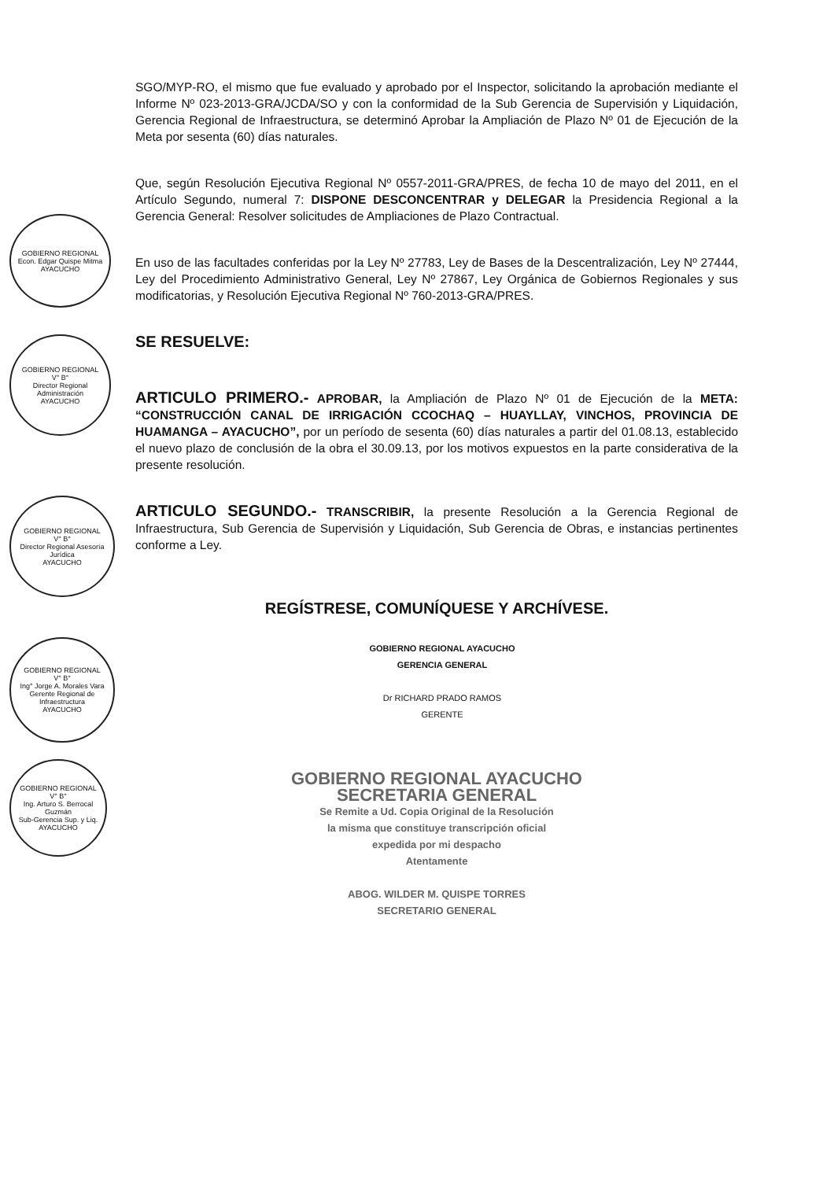GOBIERNO REGIONAL
Econ. Edgar Quispe Mitma
AYACUCHO
GOBIERNO REGIONAL
V° B°
Director Regional Administración
AYACUCHO
GOBIERNO REGIONAL
V° B°
Director Regional Asesoría Jurídica
AYACUCHO
GOBIERNO REGIONAL
V° B°
Ing° Jorge A. Morales Vara
Gerente Regional de Infraestructura
AYACUCHO
GOBIERNO REGIONAL
V° B°
Ing. Arturo S. Berrocal Guzmán
Sub-Gerencia Sup. y Liq.
AYACUCHO
SGO/MYP-RO, el mismo que fue evaluado y aprobado por el Inspector, solicitando la aprobación mediante el Informe Nº 023-2013-GRA/JCDA/SO y con la conformidad de la Sub Gerencia de Supervisión y Liquidación, Gerencia Regional de Infraestructura, se determinó Aprobar la Ampliación de Plazo Nº 01 de Ejecución de la Meta por sesenta (60) días naturales.
Que, según Resolución Ejecutiva Regional Nº 0557-2011-GRA/PRES, de fecha 10 de mayo del 2011, en el Artículo Segundo, numeral 7: DISPONE DESCONCENTRAR y DELEGAR la Presidencia Regional a la Gerencia General: Resolver solicitudes de Ampliaciones de Plazo Contractual.
En uso de las facultades conferidas por la Ley Nº 27783, Ley de Bases de la Descentralización, Ley Nº 27444, Ley del Procedimiento Administrativo General, Ley Nº 27867, Ley Orgánica de Gobiernos Regionales y sus modificatorias, y Resolución Ejecutiva Regional Nº 760-2013-GRA/PRES.
SE RESUELVE:
ARTICULO PRIMERO.- APROBAR, la Ampliación de Plazo Nº 01 de Ejecución de la META: “CONSTRUCCIÓN CANAL DE IRRIGACIÓN CCOCHAQ – HUAYLLAY, VINCHOS, PROVINCIA DE HUAMANGA – AYACUCHO”, por un período de sesenta (60) días naturales a partir del 01.08.13, establecido el nuevo plazo de conclusión de la obra el 30.09.13, por los motivos expuestos en la parte considerativa de la presente resolución.
ARTICULO SEGUNDO.- TRANSCRIBIR, la presente Resolución a la Gerencia Regional de Infraestructura, Sub Gerencia de Supervisión y Liquidación, Sub Gerencia de Obras, e instancias pertinentes conforme a Ley.
REGÍSTRESE, COMUNÍQUESE Y ARCHÍVESE.
GOBIERNO REGIONAL AYACUCHO
GERENCIA GENERAL
Dr RICHARD PRADO RAMOS
GERENTE
GOBIERNO REGIONAL AYACUCHO
SECRETARIA GENERAL
Se Remite a Ud. Copia Original de la Resolución
la misma que constituye transcripción oficial
expedida por mi despacho
Atentamente
ABOG. WILDER M. QUISPE TORRES
SECRETARIO GENERAL